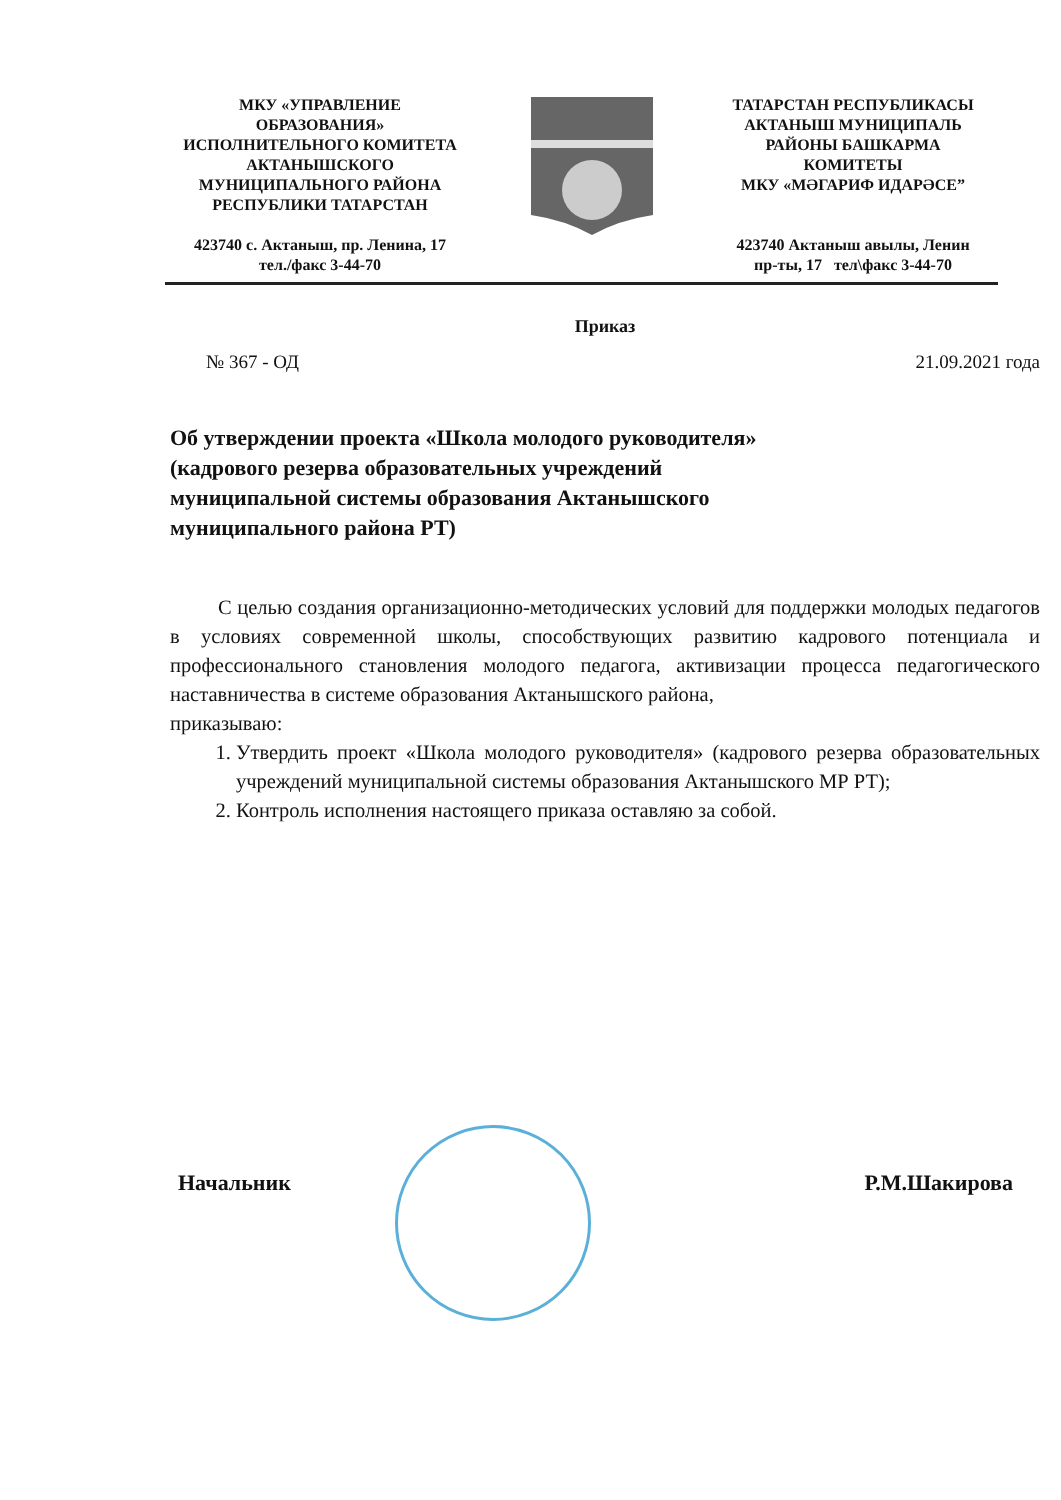МКУ «УПРАВЛЕНИЕ
ОБРАЗОВАНИЯ»
ИСПОЛНИТЕЛЬНОГО КОМИТЕТА
АКТАНЫШСКОГО
МУНИЦИПАЛЬНОГО РАЙОНА
РЕСПУБЛИКИ ТАТАРСТАН
423740 с. Актаныш, пр. Ленина, 17
тел./факс 3-44-70
ТАТАРСТАН РЕСПУБЛИКАСЫ
АКТАНЫШ МУНИЦИПАЛЬ
РАЙОНЫ БАШКАРМА
КОМИТЕТЫ
МКУ «МӘГАРИФ ИДАРӘСЕ”
423740 Актаныш авылы, Ленин
пр-ты, 17 тел\факс 3-44-70
Приказ
№ 367 - ОД 21.09.2021 года
Об утверждении проекта «Школа молодого руководителя»
(кадрового резерва образовательных учреждений
муниципальной системы образования Актанышского
муниципального района РТ)
С целью создания организационно-методических условий для поддержки молодых педагогов в условиях современной школы, способствующих развитию кадрового потенциала и профессионального становления молодого педагога, активизации процесса педагогического наставничества в системе образования Актанышского района,
приказываю:
1. Утвердить проект «Школа молодого руководителя» (кадрового резерва образовательных учреждений муниципальной системы образования Актанышского МР РТ);
2. Контроль исполнения настоящего приказа оставляю за собой.
Начальник Р.М.Шакирова